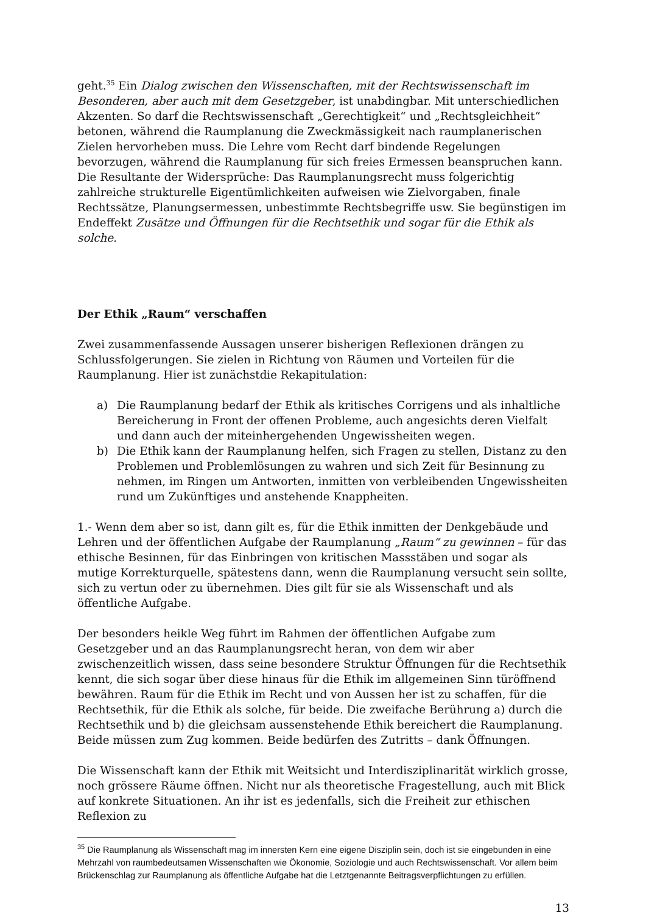geht.<sup>35</sup> Ein Dialog zwischen den Wissenschaften, mit der Rechtswissenschaft im Besonderen, aber auch mit dem Gesetzgeber, ist unabdingbar. Mit unterschiedlichen Akzenten. So darf die Rechtswissenschaft „Gerechtigkeit“ und „Rechtsgleichheit“ betonen, während die Raumplanung die Zweckmässigkeit nach raumplanerischen Zielen hervorheben muss. Die Lehre vom Recht darf bindende Regelungen bevorzugen, während die Raumplanung für sich freies Ermessen beanspruchen kann. Die Resultante der Widersprüche: Das Raumplanungsrecht muss folgerichtig zahlreiche strukturelle Eigentümlichkeiten aufweisen wie Zielvorgaben, finale Rechtssätze, Planungsermessen, unbestimmte Rechtsbegriffe usw. Sie begünstigen im Endeffekt Zusätze und Öffnungen für die Rechtsethik und sogar für die Ethik als solche.
Der Ethik „Raum“ verschaffen
Zwei zusammenfassende Aussagen unserer bisherigen Reflexionen drängen zu Schlussfolgerungen. Sie zielen in Richtung von Räumen und Vorteilen für die Raumplanung. Hier ist zunächstdie Rekapitulation:
a) Die Raumplanung bedarf der Ethik als kritisches Corrigens und als inhaltliche Bereicherung in Front der offenen Probleme, auch angesichts deren Vielfalt und dann auch der miteinhergehenden Ungewissheiten wegen.
b) Die Ethik kann der Raumplanung helfen, sich Fragen zu stellen, Distanz zu den Problemen und Problemlösungen zu wahren und sich Zeit für Besinnung zu nehmen, im Ringen um Antworten, inmitten von verbleibenden Ungewissheiten rund um Zukünftiges und anstehende Knappheiten.
1.- Wenn dem aber so ist, dann gilt es, für die Ethik inmitten der Denkgebäude und Lehren und der öffentlichen Aufgabe der Raumplanung „Raum“ zu gewinnen – für das ethische Besinnen, für das Einbringen von kritischen Massstäben und sogar als mutige Korrekturquelle, spätestens dann, wenn die Raumplanung versucht sein sollte, sich zu vertun oder zu übernehmen. Dies gilt für sie als Wissenschaft und als öffentliche Aufgabe.
Der besonders heikle Weg führt im Rahmen der öffentlichen Aufgabe zum Gesetzgeber und an das Raumplanungsrecht heran, von dem wir aber zwischenzeitlich wissen, dass seine besondere Struktur Öffnungen für die Rechtsethik kennt, die sich sogar über diese hinaus für die Ethik im allgemeinen Sinn türöffnend bewähren. Raum für die Ethik im Recht und von Aussen her ist zu schaffen, für die Rechtsethik, für die Ethik als solche, für beide. Die zweifache Berührung a) durch die Rechtsethik und b) die gleichsam aussenstehende Ethik bereichert die Raumplanung. Beide müssen zum Zug kommen. Beide bedürfen des Zutritts – dank Öffnungen.
Die Wissenschaft kann der Ethik mit Weitsicht und Interdisziplinarität wirklich grosse, noch grössere Räume öffnen. Nicht nur als theoretische Fragestellung, auch mit Blick auf konkrete Situationen. An ihr ist es jedenfalls, sich die Freiheit zur ethischen Reflexion zu
<sup>35</sup> Die Raumplanung als Wissenschaft mag im innersten Kern eine eigene Disziplin sein, doch ist sie eingebunden in eine Mehrzahl von raumbedeutsamen Wissenschaften wie Ökonomie, Soziologie und auch Rechtswissenschaft. Vor allem beim Brückenschlag zur Raumplanung als öffentliche Aufgabe hat die Letztgenannte Beitragsverpflichtungen zu erfüllen.
13